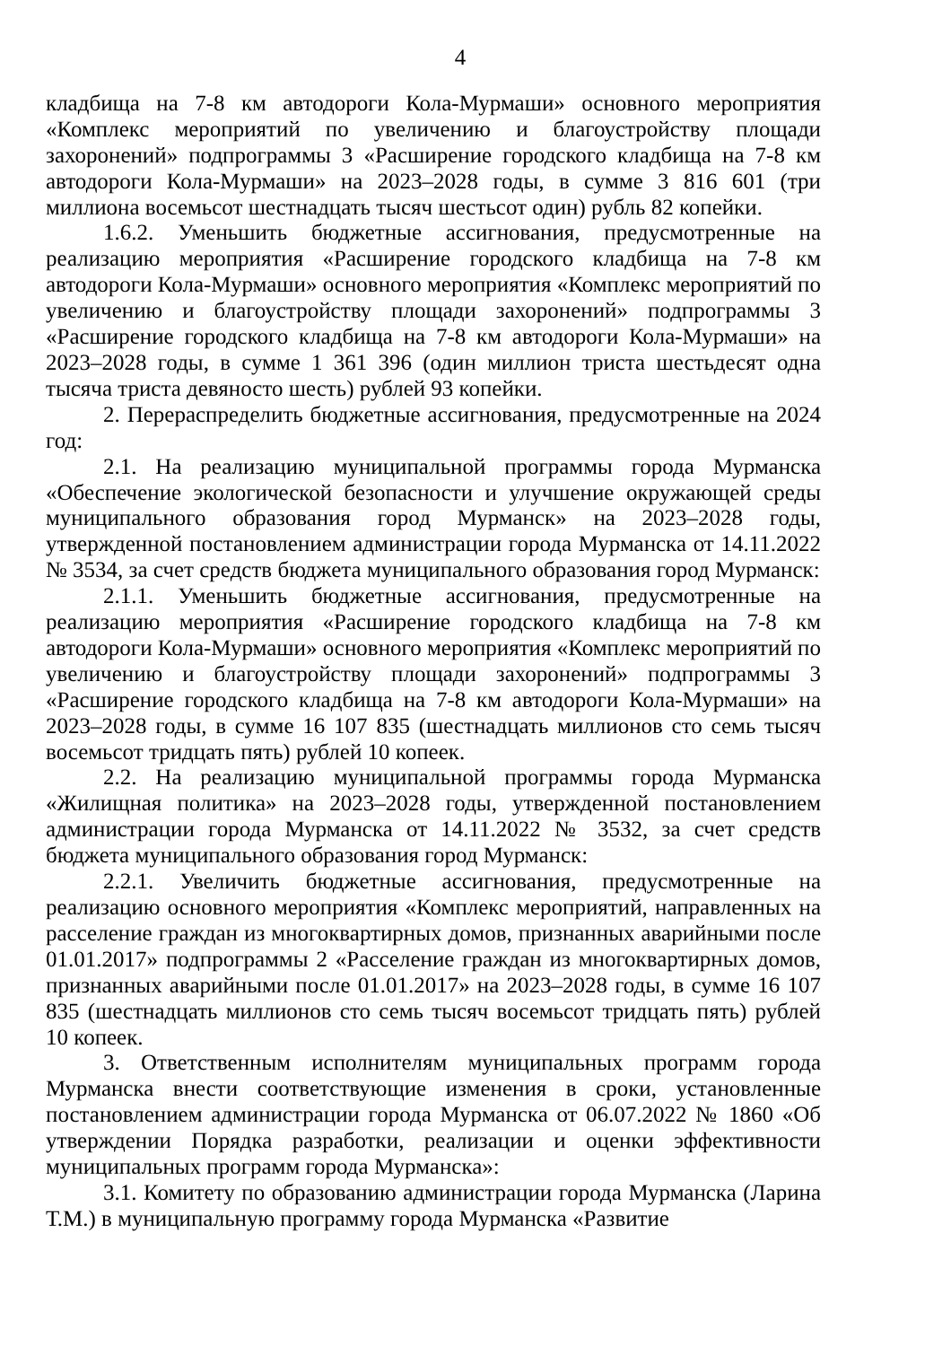4
кладбища на 7-8 км автодороги Кола-Мурмаши» основного мероприятия «Комплекс мероприятий по увеличению и благоустройству площади захоронений» подпрограммы 3 «Расширение городского кладбища на 7-8 км автодороги Кола-Мурмаши» на 2023–2028 годы, в сумме 3 816 601 (три миллиона восемьсот шестнадцать тысяч шестьсот один) рубль 82 копейки.
1.6.2. Уменьшить бюджетные ассигнования, предусмотренные на реализацию мероприятия «Расширение городского кладбища на 7-8 км автодороги Кола-Мурмаши» основного мероприятия «Комплекс мероприятий по увеличению и благоустройству площади захоронений» подпрограммы 3 «Расширение городского кладбища на 7-8 км автодороги Кола-Мурмаши» на 2023–2028 годы, в сумме 1 361 396 (один миллион триста шестьдесят одна тысяча триста девяносто шесть) рублей 93 копейки.
2. Перераспределить бюджетные ассигнования, предусмотренные на 2024 год:
2.1. На реализацию муниципальной программы города Мурманска «Обеспечение экологической безопасности и улучшение окружающей среды муниципального образования город Мурманск» на 2023–2028 годы, утвержденной постановлением администрации города Мурманска от 14.11.2022 № 3534, за счет средств бюджета муниципального образования город Мурманск:
2.1.1. Уменьшить бюджетные ассигнования, предусмотренные на реализацию мероприятия «Расширение городского кладбища на 7-8 км автодороги Кола-Мурмаши» основного мероприятия «Комплекс мероприятий по увеличению и благоустройству площади захоронений» подпрограммы 3 «Расширение городского кладбища на 7-8 км автодороги Кола-Мурмаши» на 2023–2028 годы, в сумме 16 107 835 (шестнадцать миллионов сто семь тысяч восемьсот тридцать пять) рублей 10 копеек.
2.2. На реализацию муниципальной программы города Мурманска «Жилищная политика» на 2023–2028 годы, утвержденной постановлением администрации города Мурманска от 14.11.2022 № 3532, за счет средств бюджета муниципального образования город Мурманск:
2.2.1. Увеличить бюджетные ассигнования, предусмотренные на реализацию основного мероприятия «Комплекс мероприятий, направленных на расселение граждан из многоквартирных домов, признанных аварийными после 01.01.2017» подпрограммы 2 «Расселение граждан из многоквартирных домов, признанных аварийными после 01.01.2017» на 2023–2028 годы, в сумме 16 107 835 (шестнадцать миллионов сто семь тысяч восемьсот тридцать пять) рублей 10 копеек.
3. Ответственным исполнителям муниципальных программ города Мурманска внести соответствующие изменения в сроки, установленные постановлением администрации города Мурманска от 06.07.2022 № 1860 «Об утверждении Порядка разработки, реализации и оценки эффективности муниципальных программ города Мурманска»:
3.1. Комитету по образованию администрации города Мурманска (Ларина Т.М.) в муниципальную программу города Мурманска «Развитие